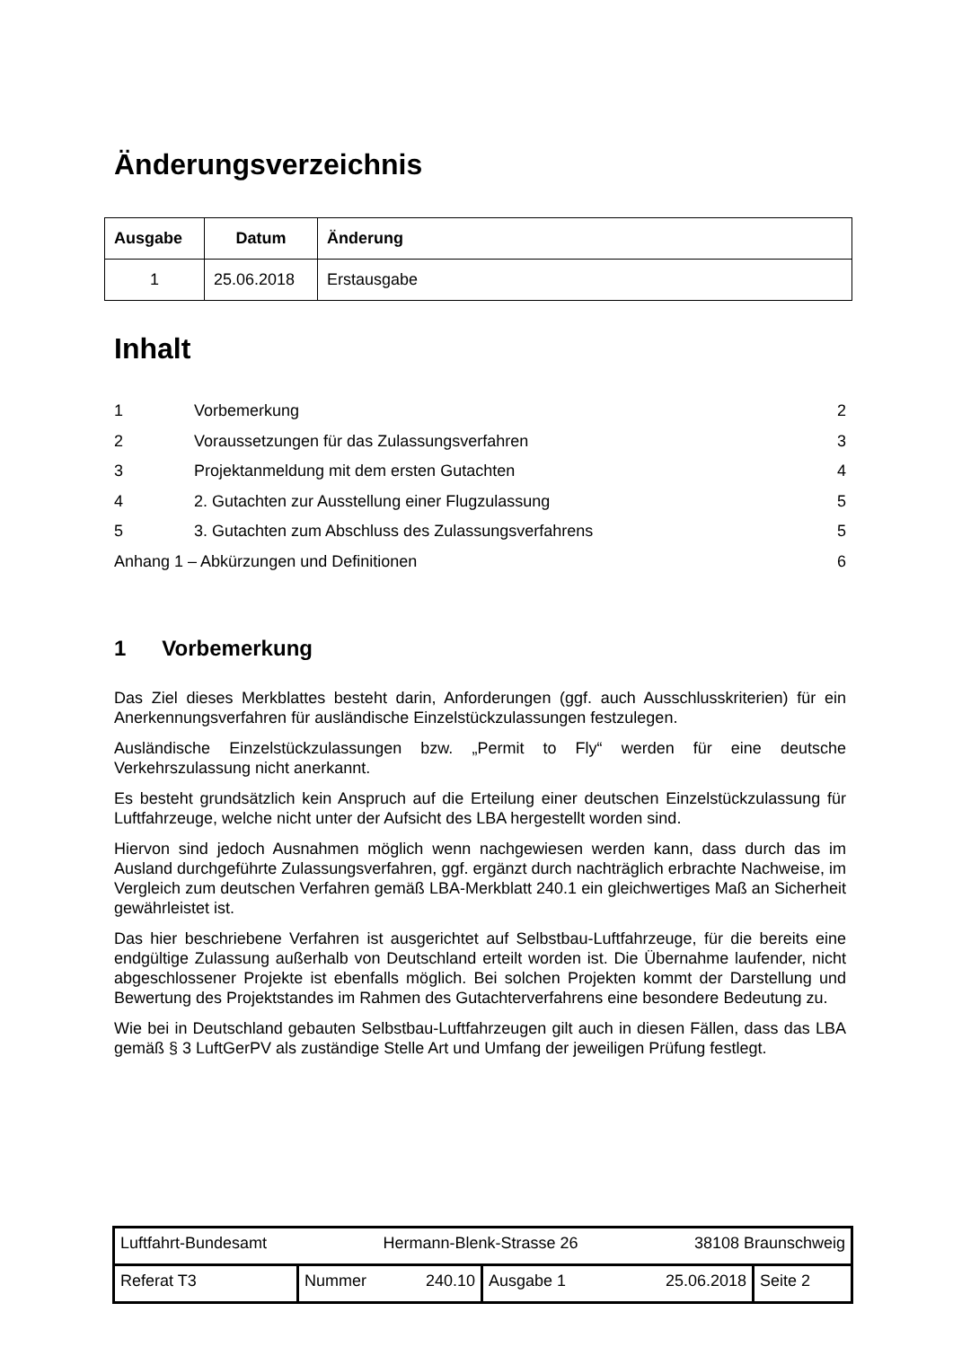Änderungsverzeichnis
| Ausgabe | Datum | Änderung |
| --- | --- | --- |
| 1 | 25.06.2018 | Erstausgabe |
Inhalt
1 Vorbemerkung 2
2 Voraussetzungen für das Zulassungsverfahren 3
3 Projektanmeldung mit dem ersten Gutachten 4
4 2. Gutachten zur Ausstellung einer Flugzulassung 5
5 3. Gutachten zum Abschluss des Zulassungsverfahrens 5
Anhang 1 – Abkürzungen und Definitionen 6
1 Vorbemerkung
Das Ziel dieses Merkblattes besteht darin, Anforderungen (ggf. auch Ausschlusskriterien) für ein Anerkennungsverfahren für ausländische Einzelstückzulassungen festzulegen.
Ausländische Einzelstückzulassungen bzw. „Permit to Fly“ werden für eine deutsche Verkehrszulassung nicht anerkannt.
Es besteht grundsätzlich kein Anspruch auf die Erteilung einer deutschen Einzelstückzulassung für Luftfahrzeuge, welche nicht unter der Aufsicht des LBA hergestellt worden sind.
Hiervon sind jedoch Ausnahmen möglich wenn nachgewiesen werden kann, dass durch das im Ausland durchgeführte Zulassungsverfahren, ggf. ergänzt durch nachträglich erbrachte Nachweise, im Vergleich zum deutschen Verfahren gemäß LBA-Merkblatt 240.1 ein gleichwertiges Maß an Sicherheit gewährleistet ist.
Das hier beschriebene Verfahren ist ausgerichtet auf Selbstbau-Luftfahrzeuge, für die bereits eine endgültige Zulassung außerhalb von Deutschland erteilt worden ist. Die Übernahme laufender, nicht abgeschlossener Projekte ist ebenfalls möglich. Bei solchen Projekten kommt der Darstellung und Bewertung des Projektstandes im Rahmen des Gutachterverfahrens eine besondere Bedeutung zu.
Wie bei in Deutschland gebauten Selbstbau-Luftfahrzeugen gilt auch in diesen Fällen, dass das LBA gemäß § 3 LuftGerPV als zuständige Stelle Art und Umfang der jeweiligen Prüfung festlegt.
| Luftfahrt-Bundesamt Hermann-Blenk-Strasse 26 38108 Braunschweig | | | |
| Referat T3 | Nummer 240.10 | Ausgabe 1 25.06.2018 | Seite 2 |